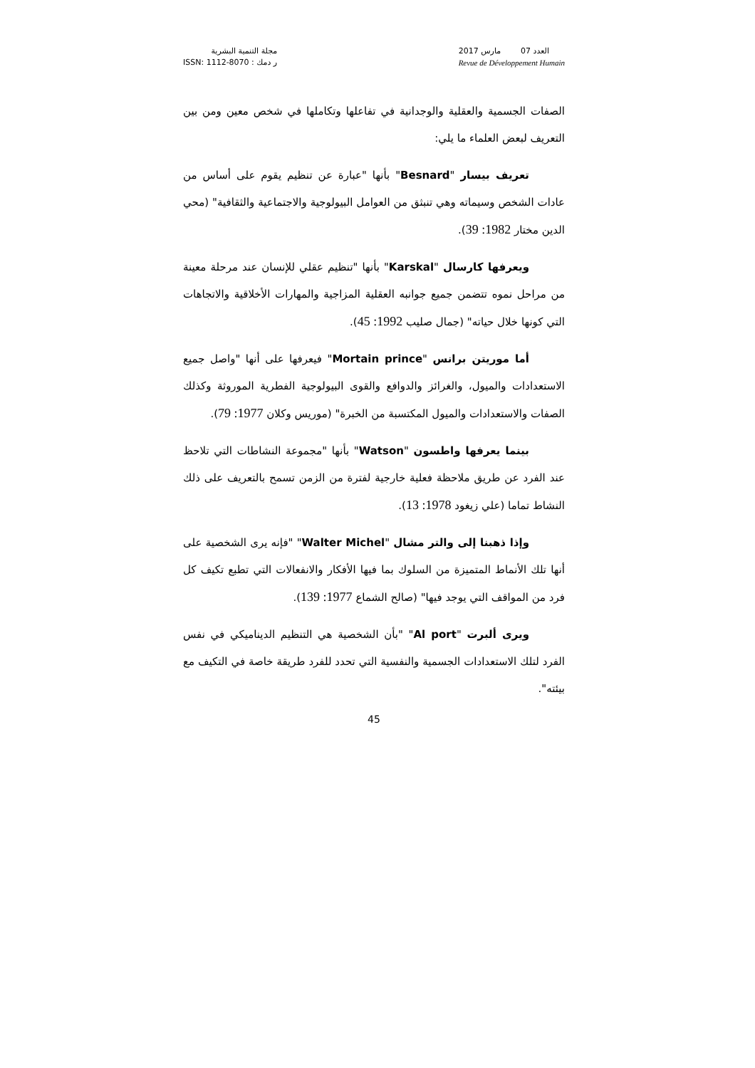مجلة التنمية البشرية
ر دمك : ISSN: 1112-8070
العدد 07 مارس 2017
Revue de Développement Humain
الصفات الجسمية والعقلية والوجدانية في تفاعلها وتكاملها في شخص معين ومن بين التعريف لبعض العلماء ما يلي:
تعريف بيسار "Besnard" بأنها "عبارة عن تنظيم يقوم على أساس من عادات الشخص وسيماته وهي تنبثق من العوامل البيولوجية والاجتماعية والثقافية" (محي الدين مختار 1982: 39).
ويعرفها كارسال "Karskal" بأنها "تنظيم عقلي للإنسان عند مرحلة معينة من مراحل نموه تتضمن جميع جوانبه العقلية المزاجية والمهارات الأخلاقية والاتجاهات التي كونها خلال حياته" (جمال صليب 1992: 45).
أما موريتن برانس "Mortain prince" فيعرفها على أنها "واصل جميع الاستعدادات والميول، والغرائز والدوافع والقوى البيولوجية الفطرية الموروثة وكذلك الصفات والاستعدادات والميول المكتسبة من الخبرة" (موريس وكلان 1977: 79).
بينما يعرفها واطسون "Watson" بأنها "مجموعة النشاطات التي تلاحظ عند الفرد عن طريق ملاحظة فعلية خارجية لفترة من الزمن تسمح بالتعريف على ذلك النشاط تماما (علي زيغود 1978: 13).
وإذا ذهبنا إلى والتر مشال "Walter Michel" "فإنه يرى الشخصية على أنها تلك الأنماط المتميزة من السلوك بما فيها الأفكار والانفعالات التي تطبع تكيف كل فرد من المواقف التي يوجد فيها" (صالح الشماع 1977: 139).
ويرى ألبرت "Al port" "بأن الشخصية هي التنظيم الديناميكي في نفس الفرد لتلك الاستعدادات الجسمية والنفسية التي تحدد للفرد طريقة خاصة في التكيف مع بيئته".
45